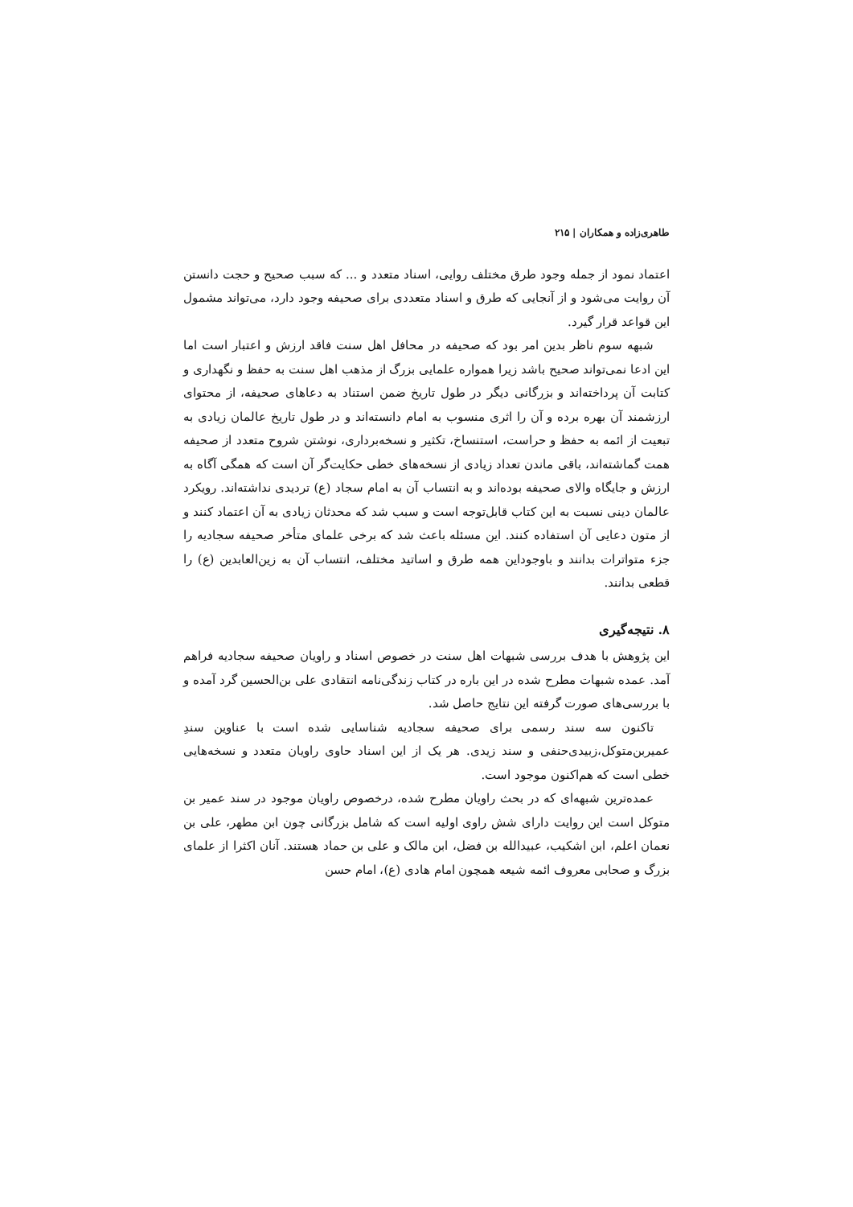طاهری‌زاده و همکاران | ۲۱۵
اعتماد نمود از جمله وجود طرق مختلف روایی، اسناد متعدد و ... که سبب صحیح و حجت دانستن آن روایت می‌شود و از آنجایی که طرق و اسناد متعددی برای صحیفه وجود دارد، می‌تواند مشمول این قواعد قرار گیرد.
شبهه سوم ناظر بدین امر بود که صحیفه در محافل اهل سنت فاقد ارزش و اعتبار است اما این ادعا نمی‌تواند صحیح باشد زیرا همواره علمایی بزرگ از مذهب اهل سنت به حفظ و نگهداری و کتابت آن پرداخته‌اند و بزرگانی دیگر در طول تاریخ ضمن استناد به دعاهای صحیفه، از محتوای ارزشمند آن بهره برده و آن را اثری منسوب به امام دانسته‌اند و در طول تاریخ عالمان زیادی به تبعیت از ائمه به حفظ و حراست، استنساخ، تکثیر و نسخه‌برداری، نوشتن شروح متعدد از صحیفه همت گماشته‌اند، باقی ماندن تعداد زیادی از نسخه‌های خطی حکایت‌گر آن است که همگی آگاه به ارزش و جایگاه والای صحیفه بوده‌اند و به انتساب آن به امام سجاد (ع) تردیدی نداشته‌اند. رویکرد عالمان دینی نسبت به این کتاب قابل‌توجه است و سبب شد که محدثان زیادی به آن اعتماد کنند و از متون دعایی آن استفاده کنند. این مسئله باعث شد که برخی علمای متأخر صحیفه سجادیه را جزء متواترات بدانند و باوجوداین همه طرق و اساتید مختلف، انتساب آن به زین‌العابدین (ع) را قطعی بدانند.
۸. نتیجه‌گیری
این پژوهش با هدف بررسی شبهات اهل سنت در خصوص اسناد و راویان صحیفه سجادیه فراهم آمد. عمده شبهات مطرح شده در این باره در کتاب زندگی‌نامه انتقادی علی بن‌الحسین گرد آمده و با بررسی‌های صورت گرفته این نتایج حاصل شد.
تاکنون سه سند رسمی برای صحیفه سجادیه شناسایی شده است با عناوین سندِ عمیربن‌متوکل،زبیدی‌حنفی و سند زیدی. هر یک از این اسناد حاوی راویان متعدد و نسخه‌هایی خطی است که هم‌اکنون موجود است.
عمده‌ترین شبهه‌ای که در بحث راویان مطرح شده، درخصوص راویان موجود در سند عمیر بن متوکل است این روایت دارای شش راوی اولیه است که شامل بزرگانی چون ابن مطهر، علی بن نعمان اعلم، ابن اشکیب، عبیدالله بن فضل، ابن مالک و علی بن حماد هستند. آنان اکثرا از علمای بزرگ و صحابی معروف ائمه شیعه همچون امام هادی (ع)، امام حسن